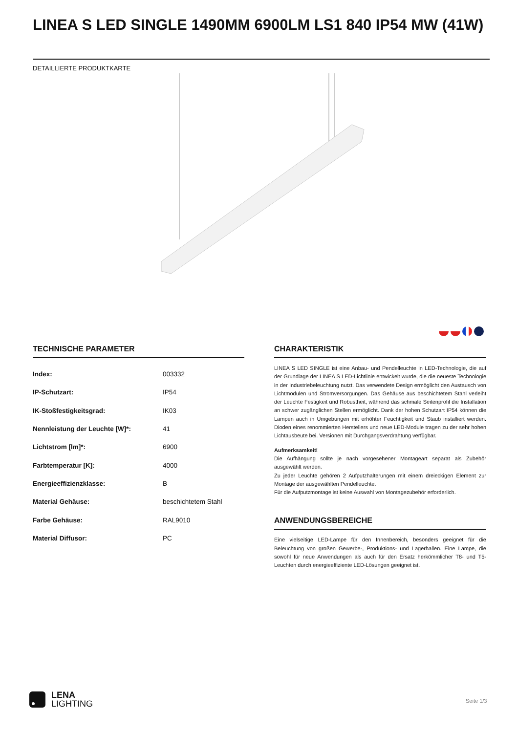LINEA S LED SINGLE 1490MM 6900LM LS1 840 IP54 MW (41W)
DETAILLIERTE PRODUKTKARTE
TECHNISCHE PARAMETER
| Index: | 003332 |
| IP-Schutzart: | IP54 |
| IK-Stoßfestigkeitsgrad: | IK03 |
| Nennleistung der Leuchte [W]*: | 41 |
| Lichtstrom [lm]*: | 6900 |
| Farbtemperatur [K]: | 4000 |
| Energieeffizienzklasse: | B |
| Material Gehäuse: | beschichtetem Stahl |
| Farbe Gehäuse: | RAL9010 |
| Material Diffusor: | PC |
CHARAKTERISTIK
LINEA S LED SINGLE ist eine Anbau- und Pendelleuchte in LED-Technologie, die auf der Grundlage der LINEA S LED-Lichtlinie entwickelt wurde, die die neueste Technologie in der Industriebeleuchtung nutzt. Das verwendete Design ermöglicht den Austausch von Lichtmodulen und Stromversorgungen. Das Gehäuse aus beschichtetem Stahl verleiht der Leuchte Festigkeit und Robustheit, während das schmale Seitenprofil die Installation an schwer zugänglichen Stellen ermöglicht. Dank der hohen Schutzart IP54 können die Lampen auch in Umgebungen mit erhöhter Feuchtigkeit und Staub installiert werden. Dioden eines renommierten Herstellers und neue LED-Module tragen zu der sehr hohen Lichtausbeute bei. Versionen mit Durchgangsverdrahtung verfügbar.
Aufmerksamkeit!
Die Aufhängung sollte je nach vorgesehener Montageart separat als Zubehör ausgewählt werden.
Zu jeder Leuchte gehören 2 Aufputzhalterungen mit einem dreieckigen Element zur Montage der ausgewählten Pendelleuchte.
Für die Aufputzmontage ist keine Auswahl von Montagezubehör erforderlich.
ANWENDUNGSBEREICHE
Eine vielseitige LED-Lampe für den Innenbereich, besonders geeignet für die Beleuchtung von großen Gewerbe-, Produktions- und Lagerhallen. Eine Lampe, die sowohl für neue Anwendungen als auch für den Ersatz herkömmlicher T8- und T5-Leuchten durch energieeffiziente LED-Lösungen geeignet ist.
LENA
LIGHTING
Seite 1/3